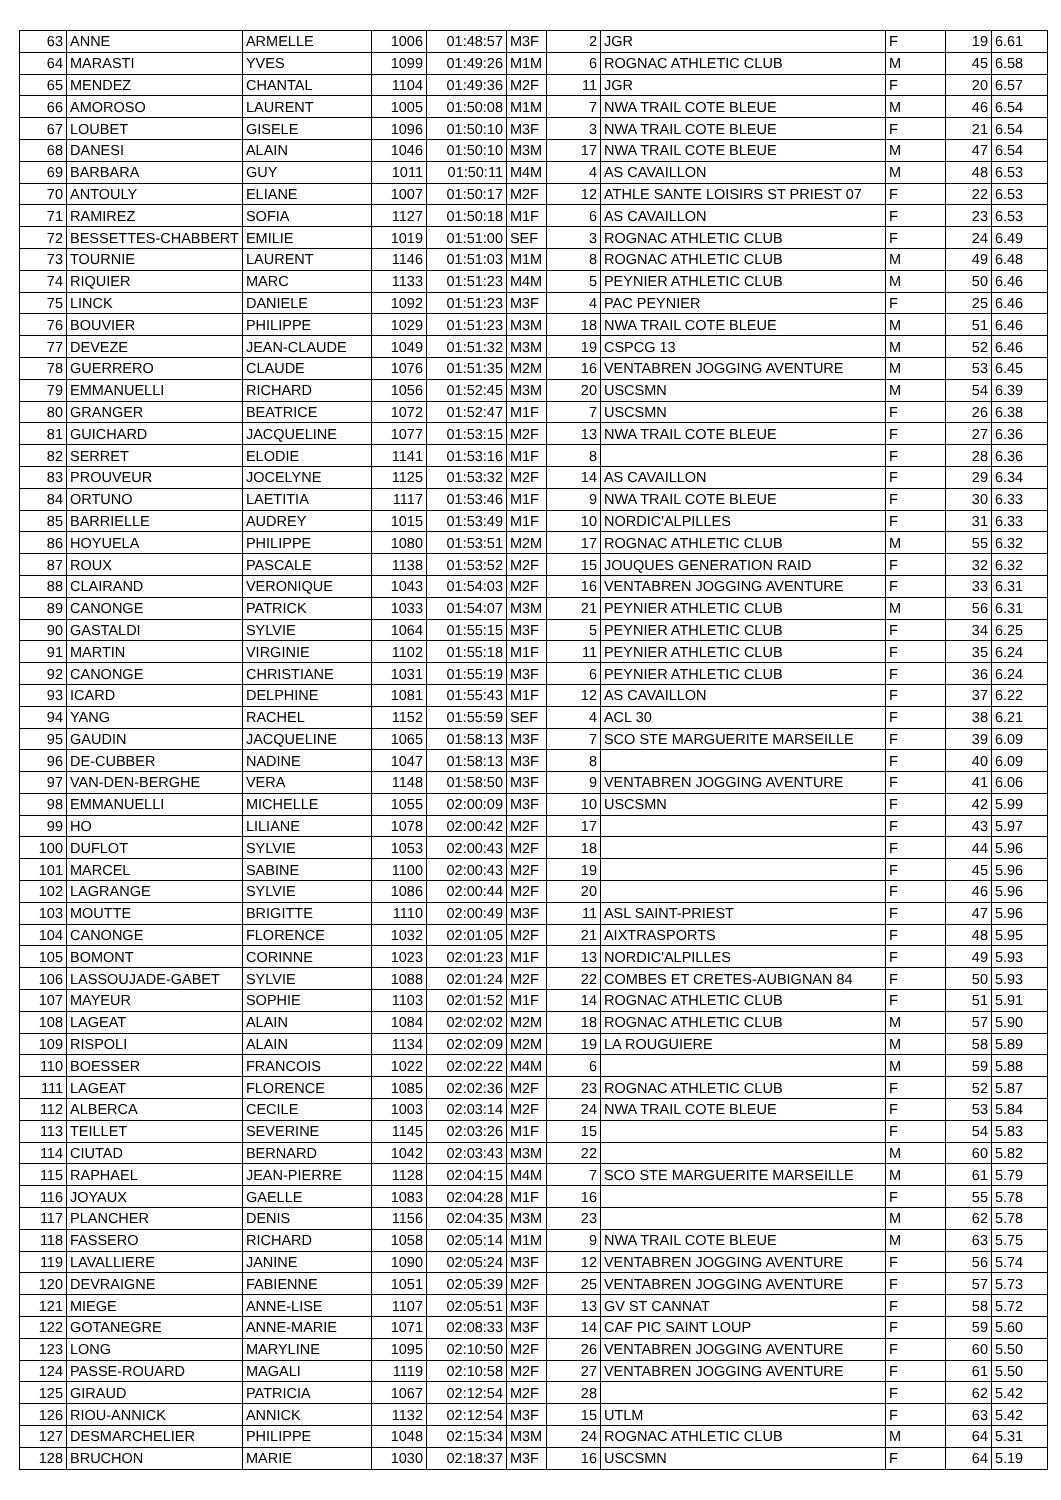| 63 | ANNE | ARMELLE | 1006 | 01:48:57 | M3F | 2 | JGR | F | 19 | 6.61 |
| 64 | MARASTI | YVES | 1099 | 01:49:26 | M1M | 6 | ROGNAC ATHLETIC CLUB | M | 45 | 6.58 |
| 65 | MENDEZ | CHANTAL | 1104 | 01:49:36 | M2F | 11 | JGR | F | 20 | 6.57 |
| 66 | AMOROSO | LAURENT | 1005 | 01:50:08 | M1M | 7 | NWA TRAIL COTE BLEUE | M | 46 | 6.54 |
| 67 | LOUBET | GISELE | 1096 | 01:50:10 | M3F | 3 | NWA TRAIL COTE BLEUE | F | 21 | 6.54 |
| 68 | DANESI | ALAIN | 1046 | 01:50:10 | M3M | 17 | NWA TRAIL COTE BLEUE | M | 47 | 6.54 |
| 69 | BARBARA | GUY | 1011 | 01:50:11 | M4M | 4 | AS CAVAILLON | M | 48 | 6.53 |
| 70 | ANTOULY | ELIANE | 1007 | 01:50:17 | M2F | 12 | ATHLE SANTE LOISIRS ST PRIEST 07 | F | 22 | 6.53 |
| 71 | RAMIREZ | SOFIA | 1127 | 01:50:18 | M1F | 6 | AS CAVAILLON | F | 23 | 6.53 |
| 72 | BESSETTES-CHABBERT | EMILIE | 1019 | 01:51:00 | SEF | 3 | ROGNAC ATHLETIC CLUB | F | 24 | 6.49 |
| 73 | TOURNIE | LAURENT | 1146 | 01:51:03 | M1M | 8 | ROGNAC ATHLETIC CLUB | M | 49 | 6.48 |
| 74 | RIQUIER | MARC | 1133 | 01:51:23 | M4M | 5 | PEYNIER ATHLETIC CLUB | M | 50 | 6.46 |
| 75 | LINCK | DANIELE | 1092 | 01:51:23 | M3F | 4 | PAC PEYNIER | F | 25 | 6.46 |
| 76 | BOUVIER | PHILIPPE | 1029 | 01:51:23 | M3M | 18 | NWA TRAIL COTE BLEUE | M | 51 | 6.46 |
| 77 | DEVEZE | JEAN-CLAUDE | 1049 | 01:51:32 | M3M | 19 | CSPCG 13 | M | 52 | 6.46 |
| 78 | GUERRERO | CLAUDE | 1076 | 01:51:35 | M2M | 16 | VENTABREN JOGGING AVENTURE | M | 53 | 6.45 |
| 79 | EMMANUELLI | RICHARD | 1056 | 01:52:45 | M3M | 20 | USCSMN | M | 54 | 6.39 |
| 80 | GRANGER | BEATRICE | 1072 | 01:52:47 | M1F | 7 | USCSMN | F | 26 | 6.38 |
| 81 | GUICHARD | JACQUELINE | 1077 | 01:53:15 | M2F | 13 | NWA TRAIL COTE BLEUE | F | 27 | 6.36 |
| 82 | SERRET | ELODIE | 1141 | 01:53:16 | M1F | 8 | | F | 28 | 6.36 |
| 83 | PROUVEUR | JOCELYNE | 1125 | 01:53:32 | M2F | 14 | AS CAVAILLON | F | 29 | 6.34 |
| 84 | ORTUNO | LAETITIA | 1117 | 01:53:46 | M1F | 9 | NWA TRAIL COTE BLEUE | F | 30 | 6.33 |
| 85 | BARRIELLE | AUDREY | 1015 | 01:53:49 | M1F | 10 | NORDIC'ALPILLES | F | 31 | 6.33 |
| 86 | HOYUELA | PHILIPPE | 1080 | 01:53:51 | M2M | 17 | ROGNAC ATHLETIC CLUB | M | 55 | 6.32 |
| 87 | ROUX | PASCALE | 1138 | 01:53:52 | M2F | 15 | JOUQUES GENERATION RAID | F | 32 | 6.32 |
| 88 | CLAIRAND | VERONIQUE | 1043 | 01:54:03 | M2F | 16 | VENTABREN JOGGING AVENTURE | F | 33 | 6.31 |
| 89 | CANONGE | PATRICK | 1033 | 01:54:07 | M3M | 21 | PEYNIER ATHLETIC CLUB | M | 56 | 6.31 |
| 90 | GASTALDI | SYLVIE | 1064 | 01:55:15 | M3F | 5 | PEYNIER ATHLETIC CLUB | F | 34 | 6.25 |
| 91 | MARTIN | VIRGINIE | 1102 | 01:55:18 | M1F | 11 | PEYNIER ATHLETIC CLUB | F | 35 | 6.24 |
| 92 | CANONGE | CHRISTIANE | 1031 | 01:55:19 | M3F | 6 | PEYNIER ATHLETIC CLUB | F | 36 | 6.24 |
| 93 | ICARD | DELPHINE | 1081 | 01:55:43 | M1F | 12 | AS CAVAILLON | F | 37 | 6.22 |
| 94 | YANG | RACHEL | 1152 | 01:55:59 | SEF | 4 | ACL 30 | F | 38 | 6.21 |
| 95 | GAUDIN | JACQUELINE | 1065 | 01:58:13 | M3F | 7 | SCO STE MARGUERITE MARSEILLE | F | 39 | 6.09 |
| 96 | DE-CUBBER | NADINE | 1047 | 01:58:13 | M3F | 8 | | F | 40 | 6.09 |
| 97 | VAN-DEN-BERGHE | VERA | 1148 | 01:58:50 | M3F | 9 | VENTABREN JOGGING AVENTURE | F | 41 | 6.06 |
| 98 | EMMANUELLI | MICHELLE | 1055 | 02:00:09 | M3F | 10 | USCSMN | F | 42 | 5.99 |
| 99 | HO | LILIANE | 1078 | 02:00:42 | M2F | 17 | | F | 43 | 5.97 |
| 100 | DUFLOT | SYLVIE | 1053 | 02:00:43 | M2F | 18 | | F | 44 | 5.96 |
| 101 | MARCEL | SABINE | 1100 | 02:00:43 | M2F | 19 | | F | 45 | 5.96 |
| 102 | LAGRANGE | SYLVIE | 1086 | 02:00:44 | M2F | 20 | | F | 46 | 5.96 |
| 103 | MOUTTE | BRIGITTE | 1110 | 02:00:49 | M3F | 11 | ASL SAINT-PRIEST | F | 47 | 5.96 |
| 104 | CANONGE | FLORENCE | 1032 | 02:01:05 | M2F | 21 | AIXTRASPORTS | F | 48 | 5.95 |
| 105 | BOMONT | CORINNE | 1023 | 02:01:23 | M1F | 13 | NORDIC'ALPILLES | F | 49 | 5.93 |
| 106 | LASSOUJADE-GABET | SYLVIE | 1088 | 02:01:24 | M2F | 22 | COMBES ET CRETES-AUBIGNAN 84 | F | 50 | 5.93 |
| 107 | MAYEUR | SOPHIE | 1103 | 02:01:52 | M1F | 14 | ROGNAC ATHLETIC CLUB | F | 51 | 5.91 |
| 108 | LAGEAT | ALAIN | 1084 | 02:02:02 | M2M | 18 | ROGNAC ATHLETIC CLUB | M | 57 | 5.90 |
| 109 | RISPOLI | ALAIN | 1134 | 02:02:09 | M2M | 19 | LA ROUGUIERE | M | 58 | 5.89 |
| 110 | BOESSER | FRANCOIS | 1022 | 02:02:22 | M4M | 6 | | M | 59 | 5.88 |
| 111 | LAGEAT | FLORENCE | 1085 | 02:02:36 | M2F | 23 | ROGNAC ATHLETIC CLUB | F | 52 | 5.87 |
| 112 | ALBERCA | CECILE | 1003 | 02:03:14 | M2F | 24 | NWA TRAIL COTE BLEUE | F | 53 | 5.84 |
| 113 | TEILLET | SEVERINE | 1145 | 02:03:26 | M1F | 15 | | F | 54 | 5.83 |
| 114 | CIUTAD | BERNARD | 1042 | 02:03:43 | M3M | 22 | | M | 60 | 5.82 |
| 115 | RAPHAEL | JEAN-PIERRE | 1128 | 02:04:15 | M4M | 7 | SCO STE MARGUERITE MARSEILLE | M | 61 | 5.79 |
| 116 | JOYAUX | GAELLE | 1083 | 02:04:28 | M1F | 16 | | F | 55 | 5.78 |
| 117 | PLANCHER | DENIS | 1156 | 02:04:35 | M3M | 23 | | M | 62 | 5.78 |
| 118 | FASSERO | RICHARD | 1058 | 02:05:14 | M1M | 9 | NWA TRAIL COTE BLEUE | M | 63 | 5.75 |
| 119 | LAVALLIERE | JANINE | 1090 | 02:05:24 | M3F | 12 | VENTABREN JOGGING AVENTURE | F | 56 | 5.74 |
| 120 | DEVRAIGNE | FABIENNE | 1051 | 02:05:39 | M2F | 25 | VENTABREN JOGGING AVENTURE | F | 57 | 5.73 |
| 121 | MIEGE | ANNE-LISE | 1107 | 02:05:51 | M3F | 13 | GV ST CANNAT | F | 58 | 5.72 |
| 122 | GOTANEGRE | ANNE-MARIE | 1071 | 02:08:33 | M3F | 14 | CAF PIC SAINT LOUP | F | 59 | 5.60 |
| 123 | LONG | MARYLINE | 1095 | 02:10:50 | M2F | 26 | VENTABREN JOGGING AVENTURE | F | 60 | 5.50 |
| 124 | PASSE-ROUARD | MAGALI | 1119 | 02:10:58 | M2F | 27 | VENTABREN JOGGING AVENTURE | F | 61 | 5.50 |
| 125 | GIRAUD | PATRICIA | 1067 | 02:12:54 | M2F | 28 | | F | 62 | 5.42 |
| 126 | RIOU-ANNICK | ANNICK | 1132 | 02:12:54 | M3F | 15 | UTLM | F | 63 | 5.42 |
| 127 | DESMARCHELIER | PHILIPPE | 1048 | 02:15:34 | M3M | 24 | ROGNAC ATHLETIC CLUB | M | 64 | 5.31 |
| 128 | BRUCHON | MARIE | 1030 | 02:18:37 | M3F | 16 | USCSMN | F | 64 | 5.19 |